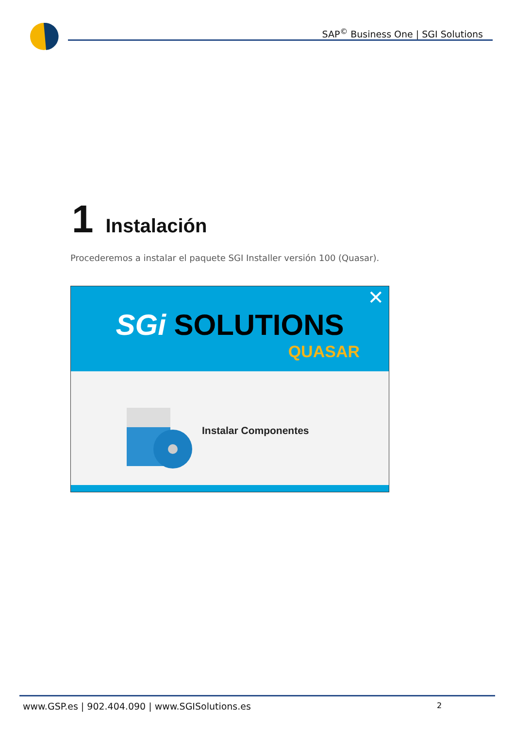SAP<sup>©</sup> Business One | SGI Solutions
1 Instalación
Procederemos a instalar el paquete SGI Installer versión 100 (Quasar).
✕
SGi SOLUTIONS
QUASAR
Instalar Componentes
www.GSP.es | 902.404.090 | www.SGISolutions.es
2